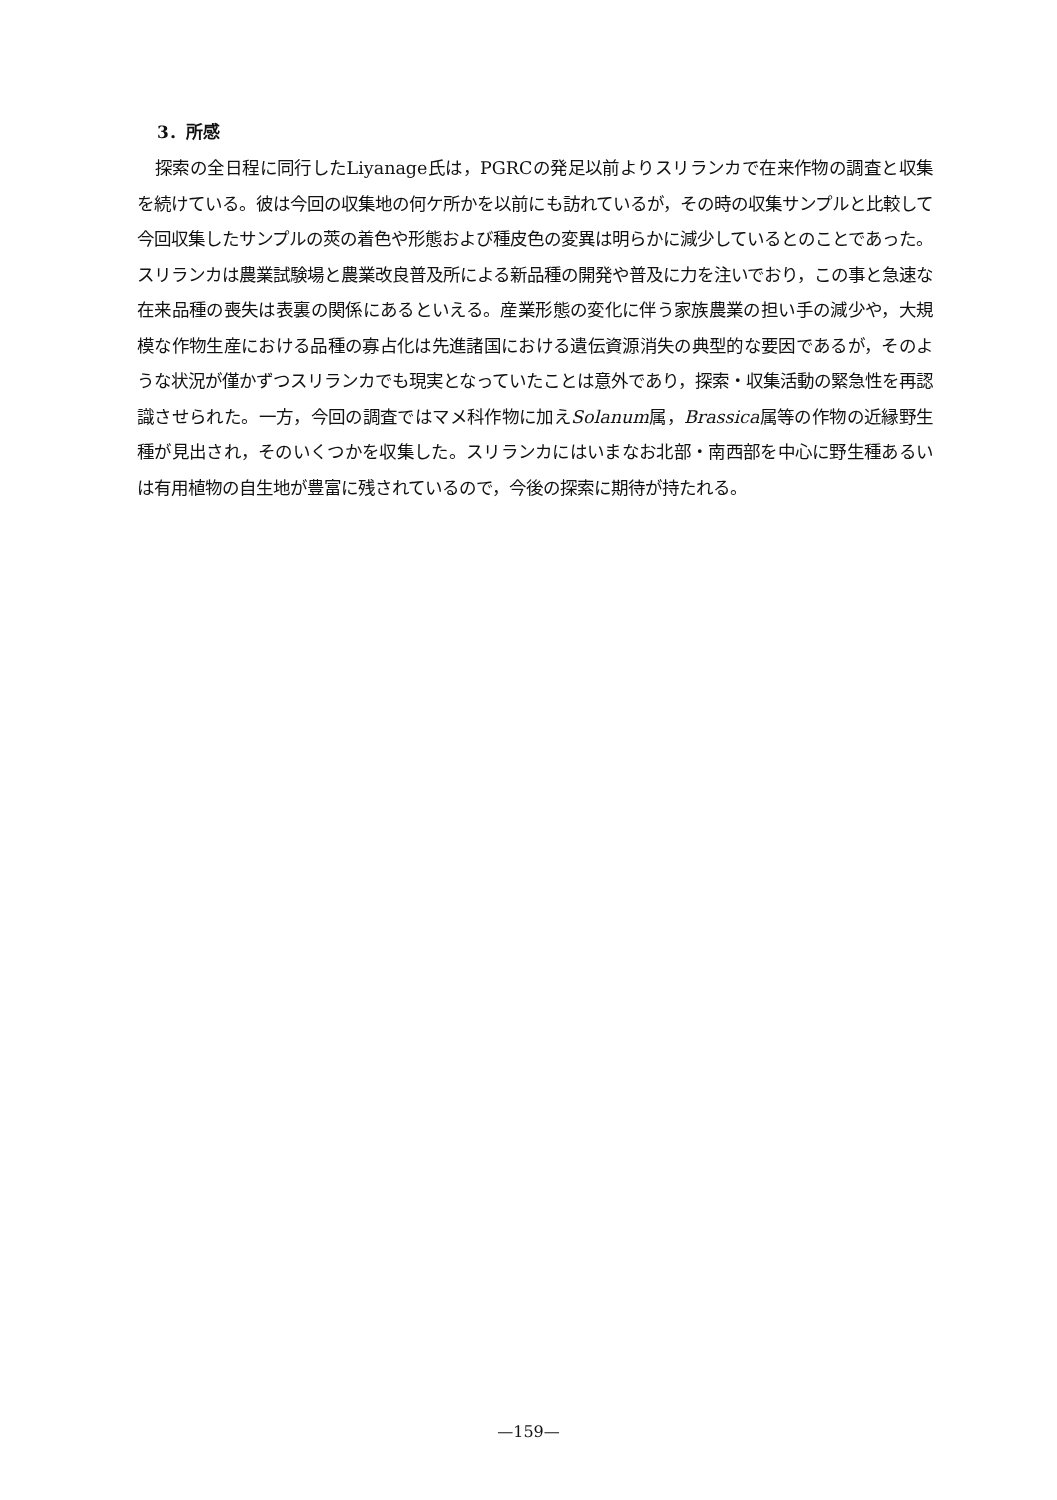3．所感
探索の全日程に同行したLiyanage氏は，PGRCの発足以前よりスリランカで在来作物の調査と収集を続けている。彼は今回の収集地の何ケ所かを以前にも訪れているが，その時の収集サンプルと比較して今回収集したサンプルの莢の着色や形態および種皮色の変異は明らかに減少しているとのことであった。スリランカは農業試験場と農業改良普及所による新品種の開発や普及に力を注いでおり，この事と急速な在来品種の喪失は表裏の関係にあるといえる。産業形態の変化に伴う家族農業の担い手の減少や，大規模な作物生産における品種の寡占化は先進諸国における遺伝資源消失の典型的な要因であるが，そのような状況が僅かずつスリランカでも現実となっていたことは意外であり，探索・収集活動の緊急性を再認識させられた。一方，今回の調査ではマメ科作物に加えSolanum属，Brassica属等の作物の近縁野生種が見出され，そのいくつかを収集した。スリランカにはいまなお北部・南西部を中心に野生種あるいは有用植物の自生地が豊富に残されているので，今後の探索に期待が持たれる。
—159—